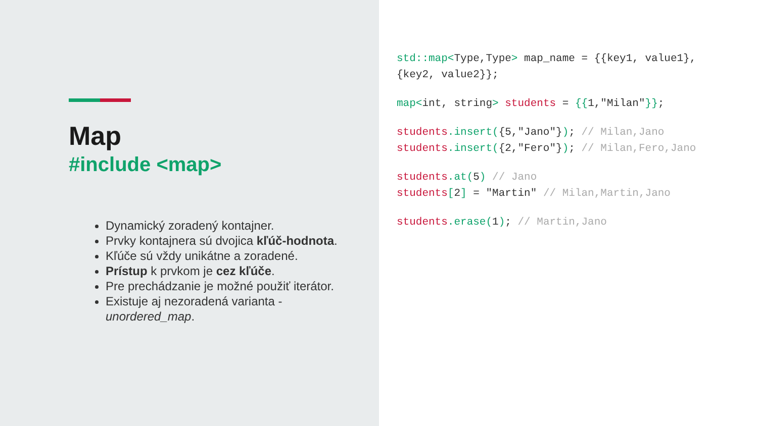Map
#include <map>
Dynamický zoradený kontajner.
Prvky kontajnera sú dvojica kľúč-hodnota.
Kľúče sú vždy unikátne a zoradené.
Prístup k prvkom je cez kľúče.
Pre prechádzanie je možné použiť iterátor.
Existuje aj nezoradená varianta - unordered_map.
std::map<Type,Type> map_name = {{key1, value1},
{key2, value2}};
map<int, string> students = {{1,"Milan"}};
students.insert({5,"Jano"}); // Milan,Jano
students.insert({2,"Fero"}); // Milan,Fero,Jano
students.at(5) // Jano
students[2] = "Martin" // Milan,Martin,Jano
students.erase(1); // Martin,Jano